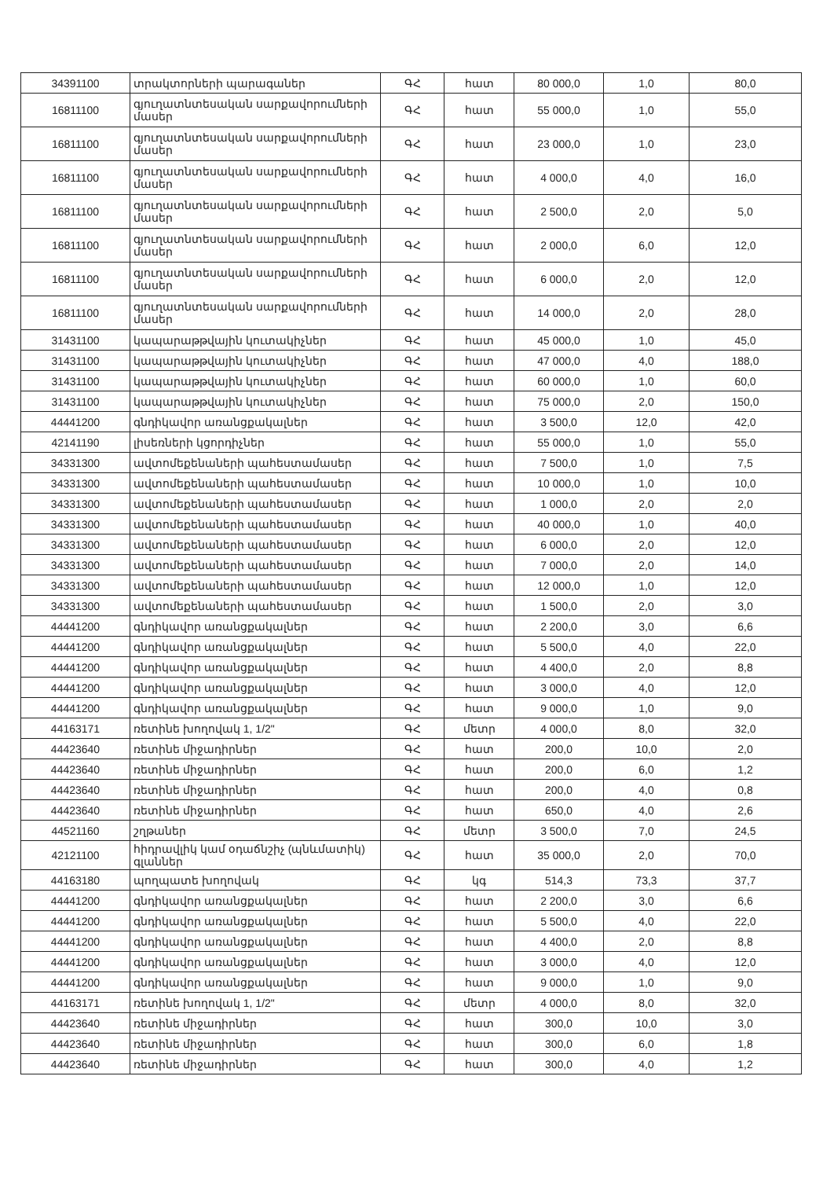| 34391100 | տրակտորների պարագաներ | ԳՀ | հատ | 80 000,0 | 1,0 | 80,0 |
| 16811100 | գյուղատնտեսական սարքավորումների մասեր | ԳՀ | հատ | 55 000,0 | 1,0 | 55,0 |
| 16811100 | գյուղատնտեսական սարքավորումների մասեր | ԳՀ | հատ | 23 000,0 | 1,0 | 23,0 |
| 16811100 | գյուղատնտեսական սարքավորումների մասեր | ԳՀ | հատ | 4 000,0 | 4,0 | 16,0 |
| 16811100 | գյուղատնտեսական սարքավորումների մասեր | ԳՀ | հատ | 2 500,0 | 2,0 | 5,0 |
| 16811100 | գյուղատնտեսական սարքավորումների մասեր | ԳՀ | հատ | 2 000,0 | 6,0 | 12,0 |
| 16811100 | գյուղատնտեսական սարքավորումների մասեր | ԳՀ | հատ | 6 000,0 | 2,0 | 12,0 |
| 16811100 | գյուղատնտեսական սարքավորումների մասեր | ԳՀ | հատ | 14 000,0 | 2,0 | 28,0 |
| 31431100 | կապարաթթվային կուտակիչներ | ԳՀ | հատ | 45 000,0 | 1,0 | 45,0 |
| 31431100 | կապարաթթվային կուտակիչներ | ԳՀ | հատ | 47 000,0 | 4,0 | 188,0 |
| 31431100 | կապարաթթվային կուտակիչներ | ԳՀ | հատ | 60 000,0 | 1,0 | 60,0 |
| 31431100 | կապարաթթվային կուտակիչներ | ԳՀ | հատ | 75 000,0 | 2,0 | 150,0 |
| 44441200 | գնդիկավոր առանցքակալներ | ԳՀ | հատ | 3 500,0 | 12,0 | 42,0 |
| 42141190 | լիսեռների կցորդիչներ | ԳՀ | հատ | 55 000,0 | 1,0 | 55,0 |
| 34331300 | ավտոմեքենաների պահեստամասեր | ԳՀ | հատ | 7 500,0 | 1,0 | 7,5 |
| 34331300 | ավտոմեքենաների պահեստամասեր | ԳՀ | հատ | 10 000,0 | 1,0 | 10,0 |
| 34331300 | ավտոմեքենաների պահեստամասեր | ԳՀ | հատ | 1 000,0 | 2,0 | 2,0 |
| 34331300 | ավտոմեքենաների պահեստամասեր | ԳՀ | հատ | 40 000,0 | 1,0 | 40,0 |
| 34331300 | ավտոմեքենաների պահեստամասեր | ԳՀ | հատ | 6 000,0 | 2,0 | 12,0 |
| 34331300 | ավտոմեքենաների պահեստամասեր | ԳՀ | հատ | 7 000,0 | 2,0 | 14,0 |
| 34331300 | ավտոմեքենաների պահեստամասեր | ԳՀ | հատ | 12 000,0 | 1,0 | 12,0 |
| 34331300 | ավտոմեքենաների պահեստամասեր | ԳՀ | հատ | 1 500,0 | 2,0 | 3,0 |
| 44441200 | գնդիկավոր առանցքակալներ | ԳՀ | հատ | 2 200,0 | 3,0 | 6,6 |
| 44441200 | գնդիկավոր առանցքակալներ | ԳՀ | հատ | 5 500,0 | 4,0 | 22,0 |
| 44441200 | գնդիկավոր առանցքակալներ | ԳՀ | հատ | 4 400,0 | 2,0 | 8,8 |
| 44441200 | գնդիկավոր առանցքակալներ | ԳՀ | հատ | 3 000,0 | 4,0 | 12,0 |
| 44441200 | գնդիկավոր առանցքակալներ | ԳՀ | հատ | 9 000,0 | 1,0 | 9,0 |
| 44163171 | ռետինե խողովակ 1, 1/2" | ԳՀ | մետր | 4 000,0 | 8,0 | 32,0 |
| 44423640 | ռետինե միջադիրներ | ԳՀ | հատ | 200,0 | 10,0 | 2,0 |
| 44423640 | ռետինե միջադիրներ | ԳՀ | հատ | 200,0 | 6,0 | 1,2 |
| 44423640 | ռետինե միջադիրներ | ԳՀ | հատ | 200,0 | 4,0 | 0,8 |
| 44423640 | ռետինե միջադիրներ | ԳՀ | հատ | 650,0 | 4,0 | 2,6 |
| 44521160 | շղթաներ | ԳՀ | մետր | 3 500,0 | 7,0 | 24,5 |
| 42121100 | հիդրավլիկ կամ օդաճնշիչ (պնևմատիկ) գլաններ | ԳՀ | հատ | 35 000,0 | 2,0 | 70,0 |
| 44163180 | պողպատե խողովակ | ԳՀ | կգ | 514,3 | 73,3 | 37,7 |
| 44441200 | գնդիկավոր առանցքակալներ | ԳՀ | հատ | 2 200,0 | 3,0 | 6,6 |
| 44441200 | գնդիկավոր առանցքակալներ | ԳՀ | հատ | 5 500,0 | 4,0 | 22,0 |
| 44441200 | գնդիկավոր առանցքակալներ | ԳՀ | հատ | 4 400,0 | 2,0 | 8,8 |
| 44441200 | գնդիկավոր առանցքակալներ | ԳՀ | հատ | 3 000,0 | 4,0 | 12,0 |
| 44441200 | գնդիկավոր առանցքակալներ | ԳՀ | հատ | 9 000,0 | 1,0 | 9,0 |
| 44163171 | ռետինե խողովակ 1, 1/2" | ԳՀ | մետր | 4 000,0 | 8,0 | 32,0 |
| 44423640 | ռետինե միջադիրներ | ԳՀ | հատ | 300,0 | 10,0 | 3,0 |
| 44423640 | ռետինե միջադիրներ | ԳՀ | հատ | 300,0 | 6,0 | 1,8 |
| 44423640 | ռետինե միջադիրներ | ԳՀ | հատ | 300,0 | 4,0 | 1,2 |